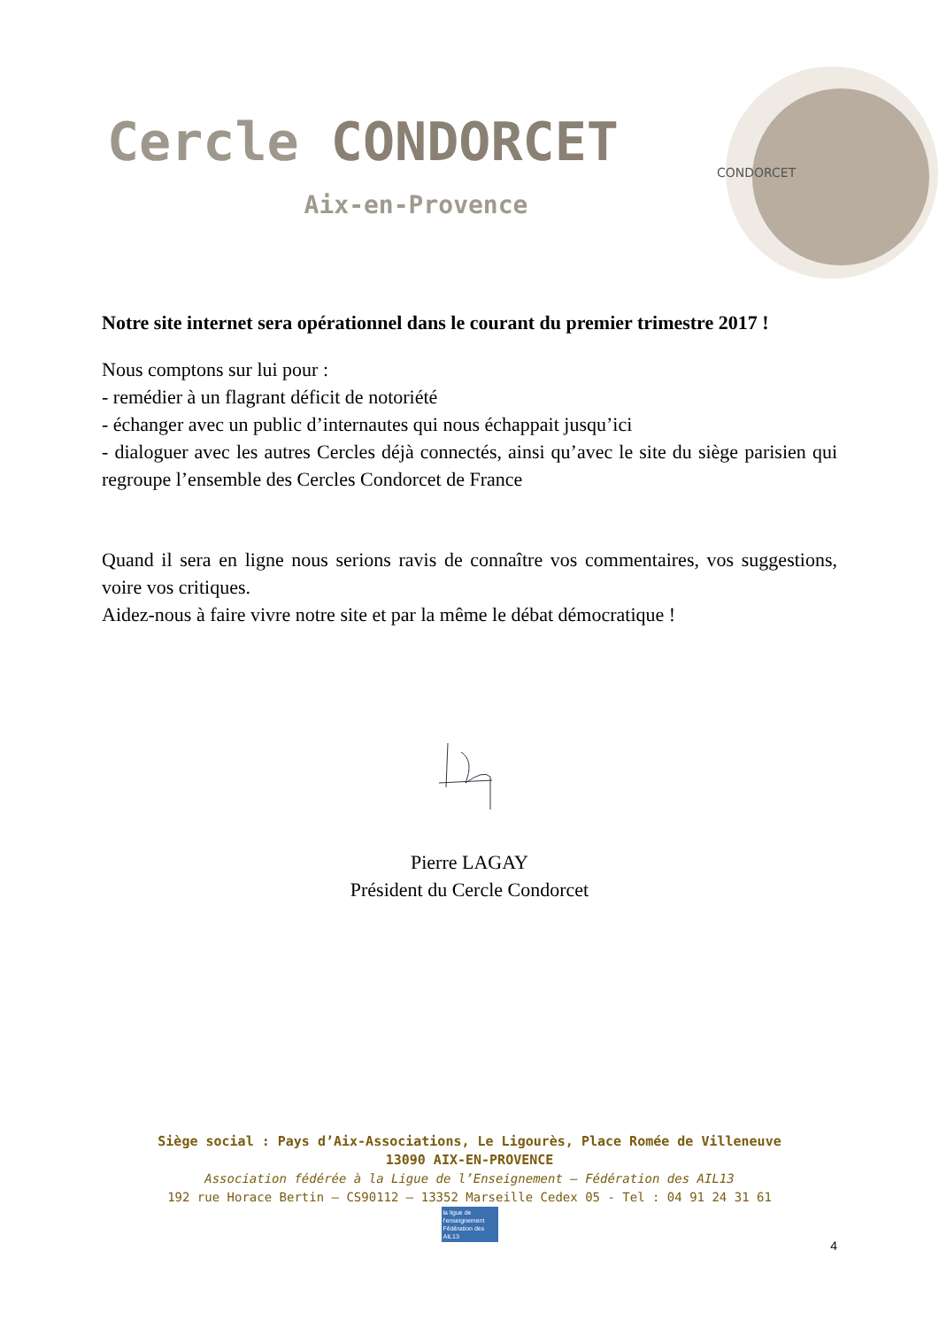Cercle CONDORCET
Aix-en-Provence
CONDORCET
Notre site internet sera opérationnel dans le courant du premier trimestre 2017 !
Nous comptons sur lui pour :
- remédier à un flagrant déficit de notoriété
- échanger avec un public d’internautes qui nous échappait jusqu’ici
- dialoguer avec les autres Cercles déjà connectés, ainsi qu’avec le site du siège parisien qui regroupe l’ensemble des Cercles Condorcet de France
Quand il sera en ligne nous serions ravis de connaître vos commentaires, vos suggestions, voire vos critiques.
Aidez-nous à faire vivre notre site et par la même le débat démocratique !
Pierre LAGAY
Président du Cercle Condorcet
Siège social : Pays d’Aix-Associations, Le Ligourès, Place Romée de Villeneuve
13090 AIX-EN-PROVENCE
Association fédérée à la Ligue de l’Enseignement – Fédération des AIL13
192 rue Horace Bertin – CS90112 – 13352 Marseille Cedex 05 - Tel : 04 91 24 31 61
la ligue de l'enseignement Fédération des AIL13
4